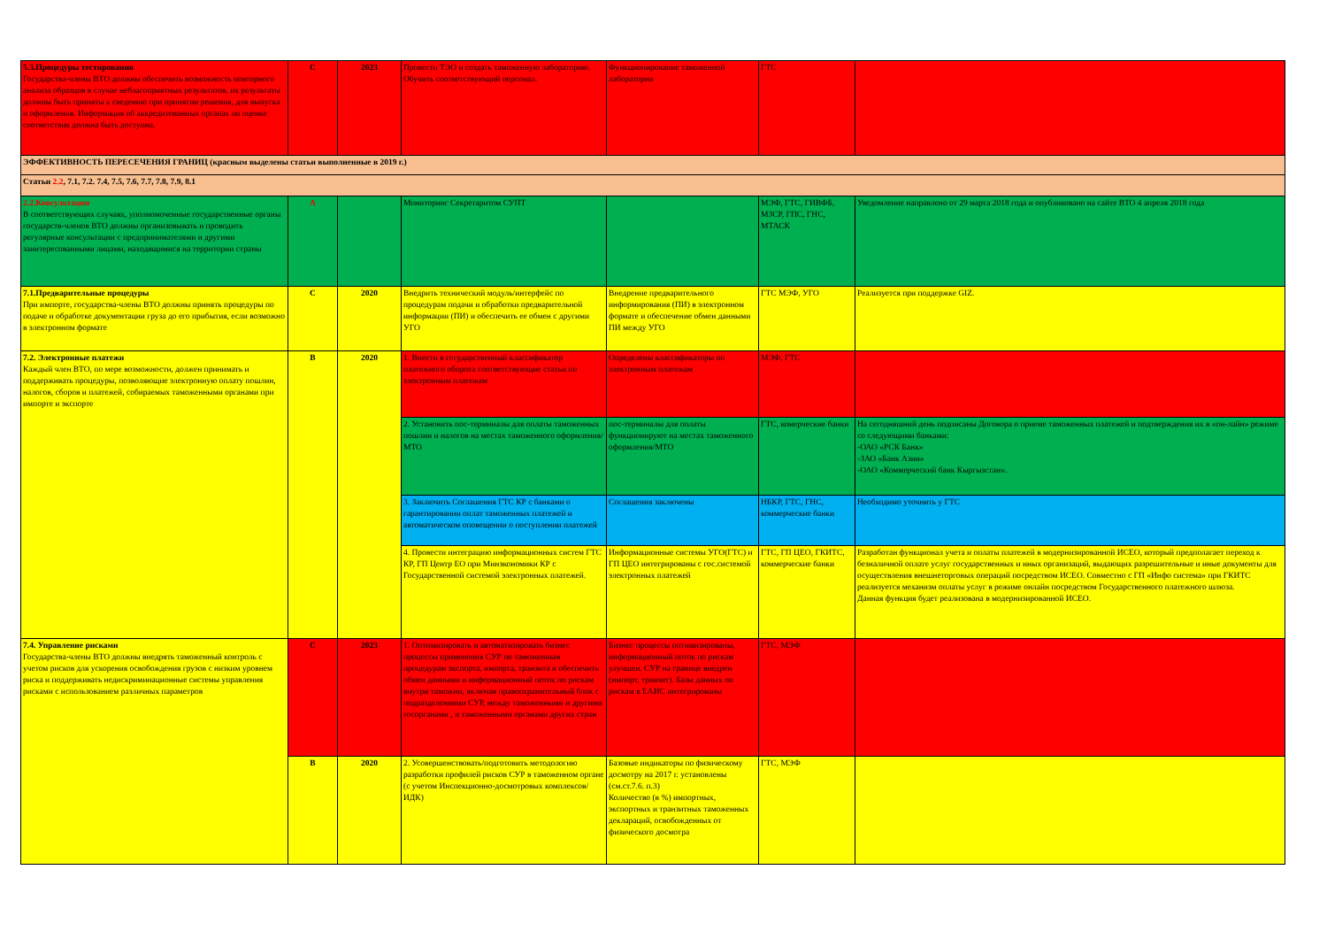| 5.3.Процедуры тестирования Государства-члены ВТО должны обеспечить возможность повторного анализа образцов в случае неблагоприятных результатов, их результаты должны быть приняты к сведению при принятии решения, для выпуска и оформления. Информация об аккредитованных органах по оценке соответствия должна быть доступна. | C | 2023 | Провести ТЭО и создать таможенную лабораторию. Обучить соответствующий персонал. | Функционирование таможенной лаборатории | ГТС | |
| ЭФФЕКТИВНОСТЬ ПЕРЕСЕЧЕНИЯ ГРАНИЦ (красным выделены статьи выполненные в 2019 г.) | | | | | | |
| Статьи 2.2 , 7.1, 7.2. 7.4, 7.5, 7.6, 7.7, 7.8, 7.9, 8.1 | | | | | | |
| 2.2.Консультации В соответствующих случаях, уполномоченные государственные органы государств-членов ВТО должны организовывать и проводить регулярные консультации с предпринимателями и другими заинтересованными лицами, находящимися на территории страны | A | | Мониторинг Секретаритом СУПТ | | МЭФ, ГТС, ГИВФБ, МЗСР, ГПС, ГНС, МТАСК | Уведомление направлено от 29 марта 2018 года и опубликовано на сайте ВТО 4 апреля 2018 года |
| 7.1.Предварительные процедуры При импорте, государства-члены ВТО должны принять процедуры по подаче и обработке документации груза до его прибытия, если возможно в электронном формате | C | 2020 | Внедрить технический модуль/интерфейс по процедурам подачи и обработки предварительной информации (ПИ) и обеспечить ее обмен с другими УГО | Внедрение предварительного информирования (ПИ) в электронном формате и обеспечение обмен данными ПИ между УГО | ГТС МЭФ, УГО | Реализуется при поддержке GIZ. |
| 7.2. Электронные платежи Каждый член ВТО, по мере возможности, должен принимать и поддерживать процедуры, позволяющие электронную оплату пошлин, налогов, сборов и платежей, собираемых таможенными органами при импорте и экспорте | B | 2020 | 1. Внести в государственный классификатор платежного оборота соответствующие статьи по электронным платежам | Определены классификаторы по электронным платежам | МЭФ, ГТС | |
| | | | 2. Установить пос-терминалы для оплаты таможенных пошлин и налогов на местах таможенного оформления/МТО | пос-терминалы для оплаты функционируют на местах таможенного оформления/МТО | ГТС, комерческие банки | На сегодняшний день подписаны Договора о приеме таможенных платежей и подтверждения их в «он-лайн» режиме со следующими банками: -ОАО «РСК Банк» -ЗАО «Банк Азии» -ОАО «Коммерческий банк Кыргызстан». |
| | | | 3. Заключить Соглашения ГТС КР с банками о гарантировании оплат таможенных платежей и автоматическом оповещении о поступлении платежей | Соглашения заключены | НБКР, ГТС, ГНС, коммерческие банки | Необходимо уточнить у ГТС |
| | | | 4. Провести интеграцию информационных систем ГТС КР, ГП Центр ЕО при Минэкономики КР с Государственной системой электронных платежей. | Информационные системы УГО(ГТС) и ГП ЦЕО интегрированы с гос.системой электронных платежей | ГТС, ГП ЦЕО, ГКИТС, коммерческие банки | Разработан функционал учета и оплаты платежей в модернизированной ИСЕО, который предполагает переход к безналичной оплате услуг государственных и иных организаций, выдающих разрешительные и иные документы для осуществления внешнеторговых операций посредством ИСЕО. Совместно с ГП «Инфо система» при ГКИТС реализуется механизм оплаты услуг в режиме онлайн посредством Государственного платежного шлюза. Данная функция будет реализована в модернизированной ИСЕО. |
| 7.4. Управление рисками Государства-члены ВТО должны внедрять таможенный контроль с учетом рисков для ускорения освобождения грузов с низким уровнем риска и поддерживать недискриминационные системы управления рисками с использованием различных параметров | C | 2023 | 1. Оптимизировать и автоматизировать бизнес процессы применения СУР по таможенным процедурам экспорта, импорта, транзита и обеспечить обмен данными и информационный поток по рискам внутри таможни, включая правоохранительный блок с подразделениями СУР, между таможенными и другими госорганами , и таможенными органами других стран | Бизнес процессы оптимизированы, информационный поток по рискам улучшен. СУР на границе внедрен (импорт, транзит). Базы данных по рискам в ЕАИС интегрированы | ГТС, МЭФ | |
| | B | 2020 | 2. Усовершенствовать/подготовить методологию разработки профилей рисков СУР в таможенном органе (с учетом Инспекционно-досмотровых комплексов/ИДК) | Базовые индикаторы по физическому досмотру на 2017 г. установлены (см.ст.7.6. п.3) Количество (в %) импортных, экспортных и транзитных таможенных деклараций, освобожденных от физического досмотра | ГТС, МЭФ | |